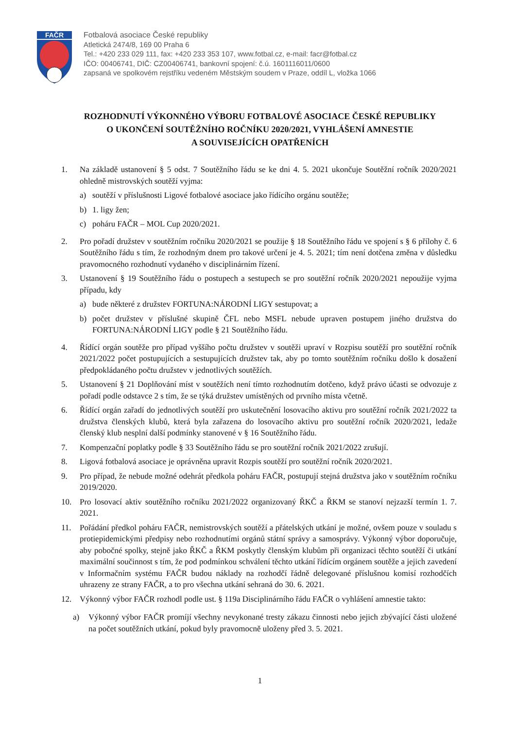FAČR
Fotbalová asociace České republiky
Atletická 2474/8, 169 00 Praha 6
Tel.: +420 233 029 111, fax: +420 233 353 107, www.fotbal.cz, e-mail: facr@fotbal.cz
IČO: 00406741, DIČ: CZ00406741, bankovní spojení: č.ú. 1601116011/0600
zapsaná ve spolkovém rejstříku vedeném Městským soudem v Praze, oddíl L, vložka 1066
ROZHODNUTÍ VÝKONNÉHO VÝBORU FOTBALOVÉ ASOCIACE ČESKÉ REPUBLIKY
O UKONČENÍ SOUTĚŽNÍHO ROČNÍKU 2020/2021, VYHLÁŠENÍ AMNESTIE
A SOUVISEJÍCÍCH OPATŘENÍCH
1. Na základě ustanovení § 5 odst. 7 Soutěžního řádu se ke dni 4. 5. 2021 ukončuje Soutěžní ročník 2020/2021 ohledně mistrovských soutěží vyjma:
a) soutěží v příslušnosti Ligové fotbalové asociace jako řídícího orgánu soutěže;
b) 1. ligy žen;
c) poháru FAČR – MOL Cup 2020/2021.
2. Pro pořadí družstev v soutěžním ročníku 2020/2021 se použije § 18 Soutěžního řádu ve spojení s § 6 přílohy č. 6 Soutěžního řádu s tím, že rozhodným dnem pro takové určení je 4. 5. 2021; tím není dotčena změna v důsledku pravomocného rozhodnutí vydaného v disciplinárním řízení.
3. Ustanovení § 19 Soutěžního řádu o postupech a sestupech se pro soutěžní ročník 2020/2021 nepoužije vyjma případu, kdy
a) bude některé z družstev FORTUNA:NÁRODNÍ LIGY sestupovat; a
b) počet družstev v příslušné skupině ČFL nebo MSFL nebude upraven postupem jiného družstva do FORTUNA:NÁRODNÍ LIGY podle § 21 Soutěžního řádu.
4. Řídící orgán soutěže pro případ vyššího počtu družstev v soutěži upraví v Rozpisu soutěží pro soutěžní ročník 2021/2022 počet postupujících a sestupujících družstev tak, aby po tomto soutěžním ročníku došlo k dosažení předpokládaného počtu družstev v jednotlivých soutěžích.
5. Ustanovení § 21 Doplňování míst v soutěžích není tímto rozhodnutím dotčeno, když právo účasti se odvozuje z pořadí podle odstavce 2 s tím, že se týká družstev umístěných od prvního místa včetně.
6. Řídící orgán zařadí do jednotlivých soutěží pro uskutečnění losovacího aktivu pro soutěžní ročník 2021/2022 ta družstva členských klubů, která byla zařazena do losovacího aktivu pro soutěžní ročník 2020/2021, ledaže členský klub nesplní další podmínky stanovené v § 16 Soutěžního řádu.
7. Kompenzační poplatky podle § 33 Soutěžního řádu se pro soutěžní ročník 2021/2022 zrušují.
8. Ligová fotbalová asociace je oprávněna upravit Rozpis soutěží pro soutěžní ročník 2020/2021.
9. Pro případ, že nebude možné odehrát předkola poháru FAČR, postupují stejná družstva jako v soutěžním ročníku 2019/2020.
10. Pro losovací aktiv soutěžního ročníku 2021/2022 organizovaný ŘKČ a ŘKM se stanoví nejzazší termín 1. 7. 2021.
11. Pořádání předkol poháru FAČR, nemistrovských soutěží a přátelských utkání je možné, ovšem pouze v souladu s protiepidemickými předpisy nebo rozhodnutími orgánů státní správy a samosprávy. Výkonný výbor doporučuje, aby pobočné spolky, stejně jako ŘKČ a ŘKM poskytly členským klubům při organizaci těchto soutěží či utkání maximální součinnost s tím, že pod podmínkou schválení těchto utkání řídícím orgánem soutěže a jejich zavedení v Informačním systému FAČR budou náklady na rozhodčí řádně delegované příslušnou komisí rozhodčích uhrazeny ze strany FAČR, a to pro všechna utkání sehraná do 30. 6. 2021.
12. Výkonný výbor FAČR rozhodl podle ust. § 119a Disciplinárního řádu FAČR o vyhlášení amnestie takto:
a) Výkonný výbor FAČR promíjí všechny nevykonané tresty zákazu činnosti nebo jejich zbývající části uložené na počet soutěžních utkání, pokud byly pravomocně uloženy před 3. 5. 2021.
1